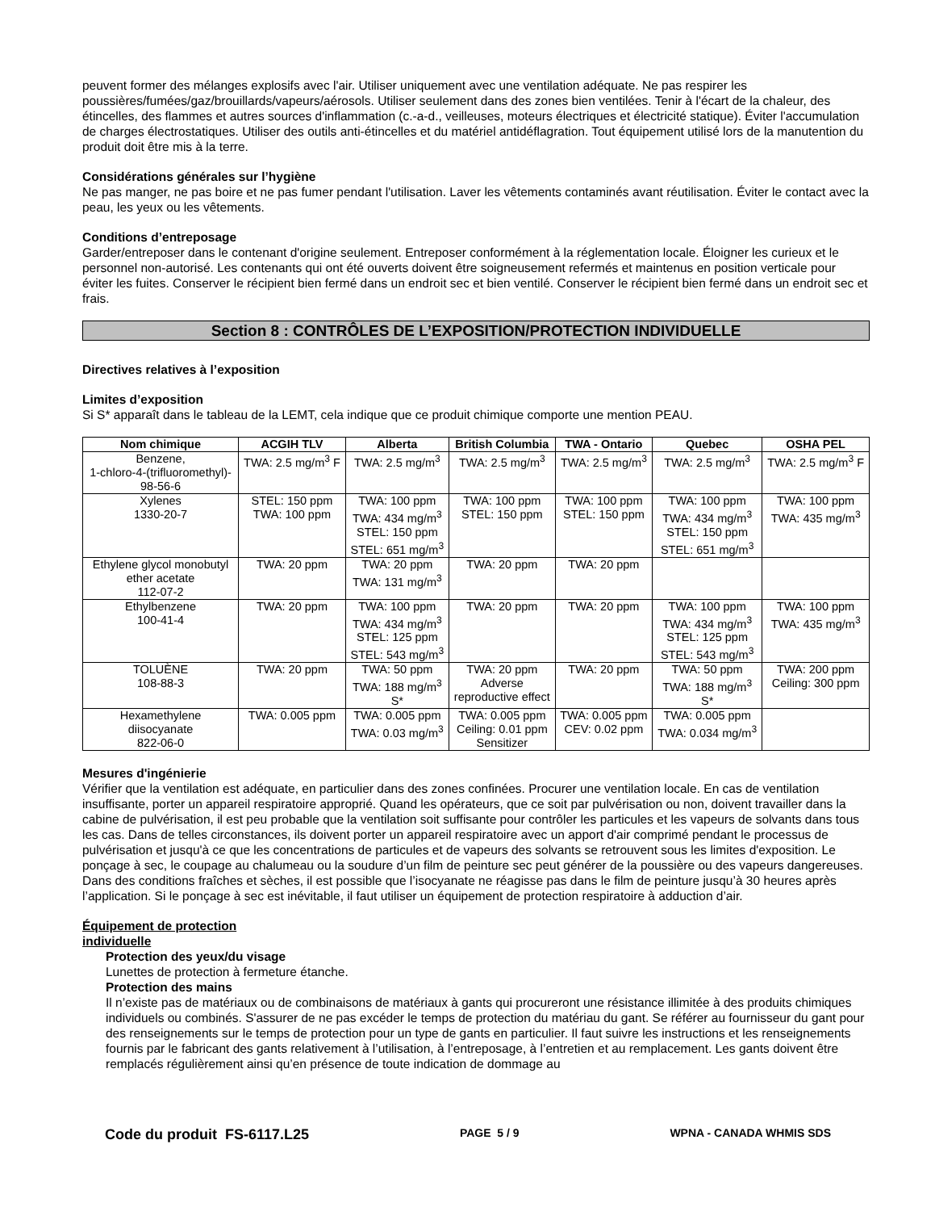peuvent former des mélanges explosifs avec l'air. Utiliser uniquement avec une ventilation adéquate. Ne pas respirer les poussières/fumées/gaz/brouillards/vapeurs/aérosols. Utiliser seulement dans des zones bien ventilées. Tenir à l'écart de la chaleur, des étincelles, des flammes et autres sources d'inflammation (c.-a-d., veilleuses, moteurs électriques et électricité statique). Éviter l'accumulation de charges électrostatiques. Utiliser des outils anti-étincelles et du matériel antidéflagration. Tout équipement utilisé lors de la manutention du produit doit être mis à la terre.
Considérations générales sur l’hygiène
Ne pas manger, ne pas boire et ne pas fumer pendant l'utilisation. Laver les vêtements contaminés avant réutilisation. Éviter le contact avec la peau, les yeux ou les vêtements.
Conditions d’entreposage
Garder/entreposer dans le contenant d'origine seulement. Entreposer conformément à la réglementation locale. Éloigner les curieux et le personnel non-autorisé. Les contenants qui ont été ouverts doivent être soigneusement refermés et maintenus en position verticale pour éviter les fuites. Conserver le récipient bien fermé dans un endroit sec et bien ventilé. Conserver le récipient bien fermé dans un endroit sec et frais.
Section 8 : CONTRÔLES DE L’EXPOSITION/PROTECTION INDIVIDUELLE
Directives relatives à l’exposition
Limites d’exposition
Si S* apparaît dans le tableau de la LEMT, cela indique que ce produit chimique comporte une mention PEAU.
| Nom chimique | ACGIH TLV | Alberta | British Columbia | TWA - Ontario | Quebec | OSHA PEL |
| --- | --- | --- | --- | --- | --- | --- |
| Benzene, 1-chloro-4-(trifluoromethyl)- 98-56-6 | TWA: 2.5 mg/m<sup>3</sup> F | TWA: 2.5 mg/m<sup>3</sup> | TWA: 2.5 mg/m<sup>3</sup> | TWA: 2.5 mg/m<sup>3</sup> | TWA: 2.5 mg/m<sup>3</sup> | TWA: 2.5 mg/m<sup>3</sup> F |
| Xylenes 1330-20-7 | STEL: 150 ppm TWA: 100 ppm | TWA: 100 ppm TWA: 434 mg/m<sup>3</sup> STEL: 150 ppm STEL: 651 mg/m<sup>3</sup> | TWA: 100 ppm STEL: 150 ppm | TWA: 100 ppm STEL: 150 ppm | TWA: 100 ppm TWA: 434 mg/m<sup>3</sup> STEL: 150 ppm STEL: 651 mg/m<sup>3</sup> | TWA: 100 ppm TWA: 435 mg/m<sup>3</sup> |
| Ethylene glycol monobutyl ether acetate 112-07-2 | TWA: 20 ppm | TWA: 20 ppm TWA: 131 mg/m<sup>3</sup> | TWA: 20 ppm | TWA: 20 ppm | | |
| Ethylbenzene 100-41-4 | TWA: 20 ppm | TWA: 100 ppm TWA: 434 mg/m<sup>3</sup> STEL: 125 ppm STEL: 543 mg/m<sup>3</sup> | TWA: 20 ppm | TWA: 20 ppm | TWA: 100 ppm TWA: 434 mg/m<sup>3</sup> STEL: 125 ppm STEL: 543 mg/m<sup>3</sup> | TWA: 100 ppm TWA: 435 mg/m<sup>3</sup> |
| TOLUÈNE 108-88-3 | TWA: 20 ppm | TWA: 50 ppm TWA: 188 mg/m<sup>3</sup> S* | TWA: 20 ppm Adverse reproductive effect | TWA: 20 ppm | TWA: 50 ppm TWA: 188 mg/m<sup>3</sup> S* | TWA: 200 ppm Ceiling: 300 ppm |
| Hexamethylene diisocyanate 822-06-0 | TWA: 0.005 ppm | TWA: 0.005 ppm TWA: 0.03 mg/m<sup>3</sup> | TWA: 0.005 ppm Ceiling: 0.01 ppm Sensitizer | TWA: 0.005 ppm CEV: 0.02 ppm | TWA: 0.005 ppm TWA: 0.034 mg/m<sup>3</sup> | |
Mesures d'ingénierie
Vérifier que la ventilation est adéquate, en particulier dans des zones confinées. Procurer une ventilation locale. En cas de ventilation insuffisante, porter un appareil respiratoire approprié. Quand les opérateurs, que ce soit par pulvérisation ou non, doivent travailler dans la cabine de pulvérisation, il est peu probable que la ventilation soit suffisante pour contrôler les particules et les vapeurs de solvants dans tous les cas. Dans de telles circonstances, ils doivent porter un appareil respiratoire avec un apport d'air comprimé pendant le processus de pulvérisation et jusqu'à ce que les concentrations de particules et de vapeurs des solvants se retrouvent sous les limites d'exposition. Le ponçage à sec, le coupage au chalumeau ou la soudure d’un film de peinture sec peut générer de la poussière ou des vapeurs dangereuses. Dans des conditions fraîches et sèches, il est possible que l’isocyanate ne réagisse pas dans le film de peinture jusqu’à 30 heures après l’application. Si le ponçage à sec est inévitable, il faut utiliser un équipement de protection respiratoire à adduction d’air.
Équipement de protection
individuelle
Protection des yeux/du visage
Lunettes de protection à fermeture étanche.
Protection des mains
Il n’existe pas de matériaux ou de combinaisons de matériaux à gants qui procureront une résistance illimitée à des produits chimiques individuels ou combinés. S'assurer de ne pas excéder le temps de protection du matériau du gant. Se référer au fournisseur du gant pour des renseignements sur le temps de protection pour un type de gants en particulier. Il faut suivre les instructions et les renseignements fournis par le fabricant des gants relativement à l’utilisation, à l’entreposage, à l’entretien et au remplacement. Les gants doivent être remplacés régulièrement ainsi qu’en présence de toute indication de dommage au
Code du produit FS-6117.L25 PAGE 5 / 9 WPNA - CANADA WHMIS SDS